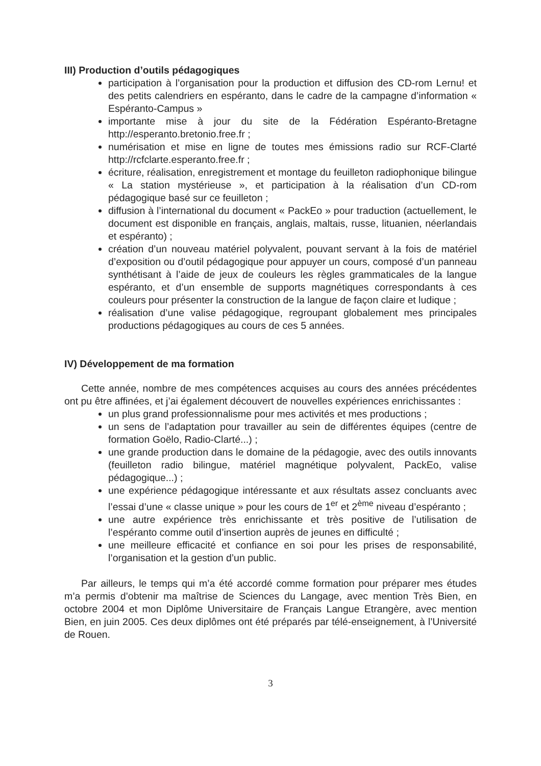III) Production d’outils pédagogiques
participation à l’organisation pour la production et diffusion des CD-rom Lernu! et des petits calendriers en espéranto, dans le cadre de la campagne d’information « Espéranto-Campus »
importante mise à jour du site de la Fédération Espéranto-Bretagne http://esperanto.bretonio.free.fr ;
numérisation et mise en ligne de toutes mes émissions radio sur RCF-Clarté http://rcfclarte.esperanto.free.fr ;
écriture, réalisation, enregistrement et montage du feuilleton radiophonique bilingue « La station mystérieuse », et participation à la réalisation d’un CD-rom pédagogique basé sur ce feuilleton ;
diffusion à l’international du document « PackEo » pour traduction (actuellement, le document est disponible en français, anglais, maltais, russe, lituanien, néerlandais et espéranto) ;
création d’un nouveau matériel polyvalent, pouvant servant à la fois de matériel d’exposition ou d’outil pédagogique pour appuyer un cours, composé d’un panneau synthétisant à l’aide de jeux de couleurs les règles grammaticales de la langue espéranto, et d’un ensemble de supports magnétiques correspondants à ces couleurs pour présenter la construction de la langue de façon claire et ludique ;
réalisation d’une valise pédagogique, regroupant globalement mes principales productions pédagogiques au cours de ces 5 années.
IV) Développement de ma formation
Cette année, nombre de mes compétences acquises au cours des années précédentes ont pu être affinées, et j’ai également découvert de nouvelles expériences enrichissantes :
un plus grand professionnalisme pour mes activités et mes productions ;
un sens de l’adaptation pour travailler au sein de différentes équipes (centre de formation Goëlo, Radio-Clarté...) ;
une grande production dans le domaine de la pédagogie, avec des outils innovants (feuilleton radio bilingue, matériel magnétique polyvalent, PackEo, valise pédagogique...) ;
une expérience pédagogique intéressante et aux résultats assez concluants avec l’essai d’une « classe unique » pour les cours de 1<sup>er</sup> et 2<sup>ème</sup> niveau d’espéranto ;
une autre expérience très enrichissante et très positive de l’utilisation de l’espéranto comme outil d’insertion auprès de jeunes en difficulté ;
une meilleure efficacité et confiance en soi pour les prises de responsabilité, l’organisation et la gestion d’un public.
Par ailleurs, le temps qui m’a été accordé comme formation pour préparer mes études m’a permis d’obtenir ma maîtrise de Sciences du Langage, avec mention Très Bien, en octobre 2004 et mon Diplôme Universitaire de Français Langue Etrangère, avec mention Bien, en juin 2005. Ces deux diplômes ont été préparés par télé-enseignement, à l’Université de Rouen.
3